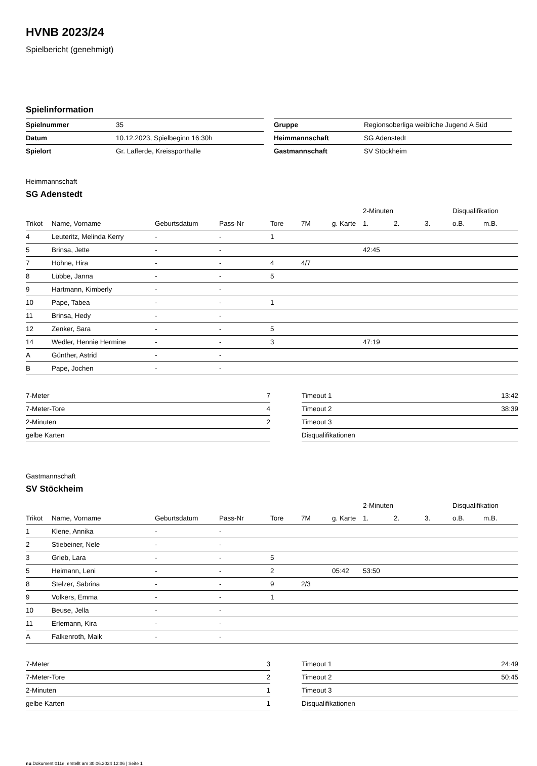HVNB 2023/24
Spielbericht (genehmigt)
Spielinformation
| Spielnummer | 35 |
| Datum | 10.12.2023, Spielbeginn 16:30h |
| Spielort | Gr. Lafferde, Kreissporthalle |
| Gruppe | Regionsoberliga weibliche Jugend A Süd |
| Heimmannschaft | SG Adenstedt |
| Gastmannschaft | SV Stöckheim |
Heimmannschaft
SG Adenstedt
| | | | | | | | 2-Minuten | | | Disqualifikation | |
| --- | --- | --- | --- | --- | --- | --- | --- | --- | --- | --- | --- |
| Trikot | Name, Vorname | Geburtsdatum | Pass-Nr | Tore | 7M | g. Karte | 1. | 2. | 3. | o.B. | m.B. |
| 4 | Leuteritz, Melinda Kerry | - | - | 1 | | | | | | | |
| 5 | Brinsa, Jette | - | - | | | | 42:45 | | | | |
| 7 | Höhne, Hira | - | - | 4 | 4/7 | | | | | | |
| 8 | Lübbe, Janna | - | - | 5 | | | | | | | |
| 9 | Hartmann, Kimberly | - | - | | | | | | | | |
| 10 | Pape, Tabea | - | - | 1 | | | | | | | |
| 11 | Brinsa, Hedy | - | - | | | | | | | | |
| 12 | Zenker, Sara | - | - | 5 | | | | | | | |
| 14 | Wedler, Hennie Hermine | - | - | 3 | | | 47:19 | | | | |
| A | Günther, Astrid | - | - | | | | | | | | |
| B | Pape, Jochen | - | - | | | | | | | | |
| 7-Meter | 7 |
| 7-Meter-Tore | 4 |
| 2-Minuten | 2 |
| gelbe Karten | |
| Timeout 1 | 13:42 |
| Timeout 2 | 38:39 |
| Timeout 3 | |
| Disqualifikationen | |
Gastmannschaft
SV Stöckheim
| | | | | | | | 2-Minuten | | | Disqualifikation | |
| --- | --- | --- | --- | --- | --- | --- | --- | --- | --- | --- | --- |
| Trikot | Name, Vorname | Geburtsdatum | Pass-Nr | Tore | 7M | g. Karte | 1. | 2. | 3. | o.B. | m.B. |
| 1 | Klene, Annika | - | - | | | | | | | | |
| 2 | Stiebeiner, Nele | - | - | | | | | | | | |
| 3 | Grieb, Lara | - | - | 5 | | | | | | | |
| 5 | Heimann, Leni | - | - | 2 | | 05:42 | 53:50 | | | | |
| 8 | Stelzer, Sabrina | - | - | 9 | 2/3 | | | | | | |
| 9 | Volkers, Emma | - | - | 1 | | | | | | | |
| 10 | Beuse, Jella | - | - | | | | | | | | |
| 11 | Erlemann, Kira | - | - | | | | | | | | |
| A | Falkenroth, Maik | - | - | | | | | | | | |
| 7-Meter | 3 |
| 7-Meter-Tore | 2 |
| 2-Minuten | 1 |
| gelbe Karten | 1 |
| Timeout 1 | 24:49 |
| Timeout 2 | 50:45 |
| Timeout 3 | |
| Disqualifikationen | |
nu.Dokument 011e, erstellt am 30.06.2024 12:06 | Seite 1